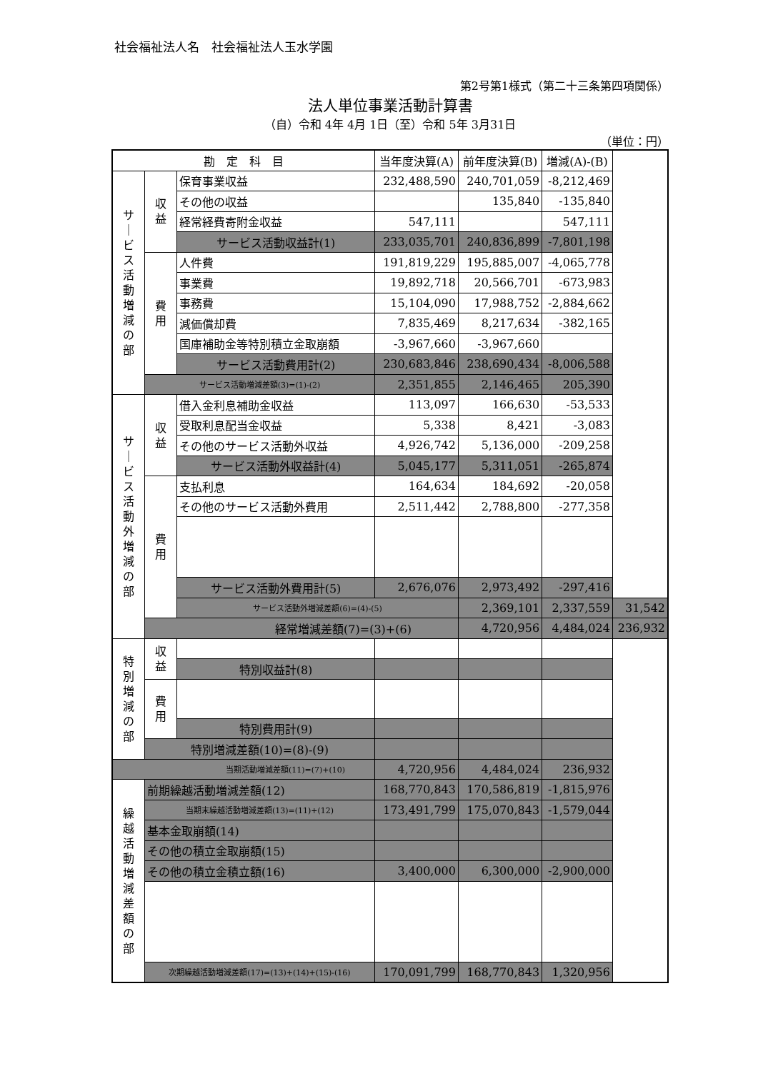社会福祉法人名　社会福祉法人玉水学園
第2号第1様式（第二十三条第四項関係）
法人単位事業活動計算書
（自）令和 4年 4月 1日（至）令和 5年 3月31日
（単位：円）
| 勘 定 科 目 | | | 当年度決算(A) | 前年度決算(B) | 増減(A)-(B) | |
| --- | --- | --- | --- | --- | --- | --- |
| サ ｜ ビ ス 活 動 増 減 の 部 | 収 益 | 保育事業収益 | 232,488,590 | 240,701,059 | -8,212,469 | |
| | | その他の収益 | | 135,840 | -135,840 | |
| | | 経常経費寄附金収益 | 547,111 | | 547,111 | |
| | | サービス活動収益計(1) | 233,035,701 | 240,836,899 | -7,801,198 | |
| | 費 用 | 人件費 | 191,819,229 | 195,885,007 | -4,065,778 | |
| | | 事業費 | 19,892,718 | 20,566,701 | -673,983 | |
| | | 事務費 | 15,104,090 | 17,988,752 | -2,884,662 | |
| | | 減価償却費 | 7,835,469 | 8,217,634 | -382,165 | |
| | | 国庫補助金等特別積立金取崩額 | -3,967,660 | -3,967,660 | | |
| | | サービス活動費用計(2) | 230,683,846 | 238,690,434 | -8,006,588 | |
| | サービス活動増減差額(3)=(1)-(2) | | 2,351,855 | 2,146,465 | 205,390 | |
| サ ｜ ビ ス 活 動 外 増 減 の 部 | 収 益 | 借入金利息補助金収益 | 113,097 | 166,630 | -53,533 | |
| | | 受取利息配当金収益 | 5,338 | 8,421 | -3,083 | |
| | | その他のサービス活動外収益 | 4,926,742 | 5,136,000 | -209,258 | |
| | | サービス活動外収益計(4) | 5,045,177 | 5,311,051 | -265,874 | |
| | 費 用 | 支払利息 | 164,634 | 184,692 | -20,058 | |
| | | その他のサービス活動外費用 | 2,511,442 | 2,788,800 | -277,358 | |
| | | サービス活動外費用計(5) | 2,676,076 | 2,973,492 | -297,416 | |
| | | サービス活動外増減差額(6)=(4)-(5) | | 2,369,101 | 2,337,559 | 31,542 |
| | 経常増減差額(7)=(3)+(6) | | | 4,720,956 | 4,484,024 | 236,932 |
| 特 別 増 減 の 部 | 収 益 | | | | | |
| | | 特別収益計(8) | | | | |
| | 費 用 | | | | | |
| | | 特別費用計(9) | | | | |
| | 特別増減差額(10)=(8)-(9) | | | | | |
| 当期活動増減差額(11)=(7)+(10) | | | 4,720,956 | 4,484,024 | 236,932 | |
| 繰 越 活 動 増 減 差 額 の 部 | 前期繰越活動増減差額(12) | | 168,770,843 | 170,586,819 | -1,815,976 | |
| | 当期末繰越活動増減差額(13)=(11)+(12) | | 173,491,799 | 175,070,843 | -1,579,044 | |
| | 基本金取崩額(14) | | | | | |
| | その他の積立金取崩額(15) | | | | | |
| | その他の積立金積立額(16) | | 3,400,000 | 6,300,000 | -2,900,000 | |
| | 次期繰越活動増減差額(17)=(13)+(14)+(15)-(16) | | 170,091,799 | 168,770,843 | 1,320,956 | |